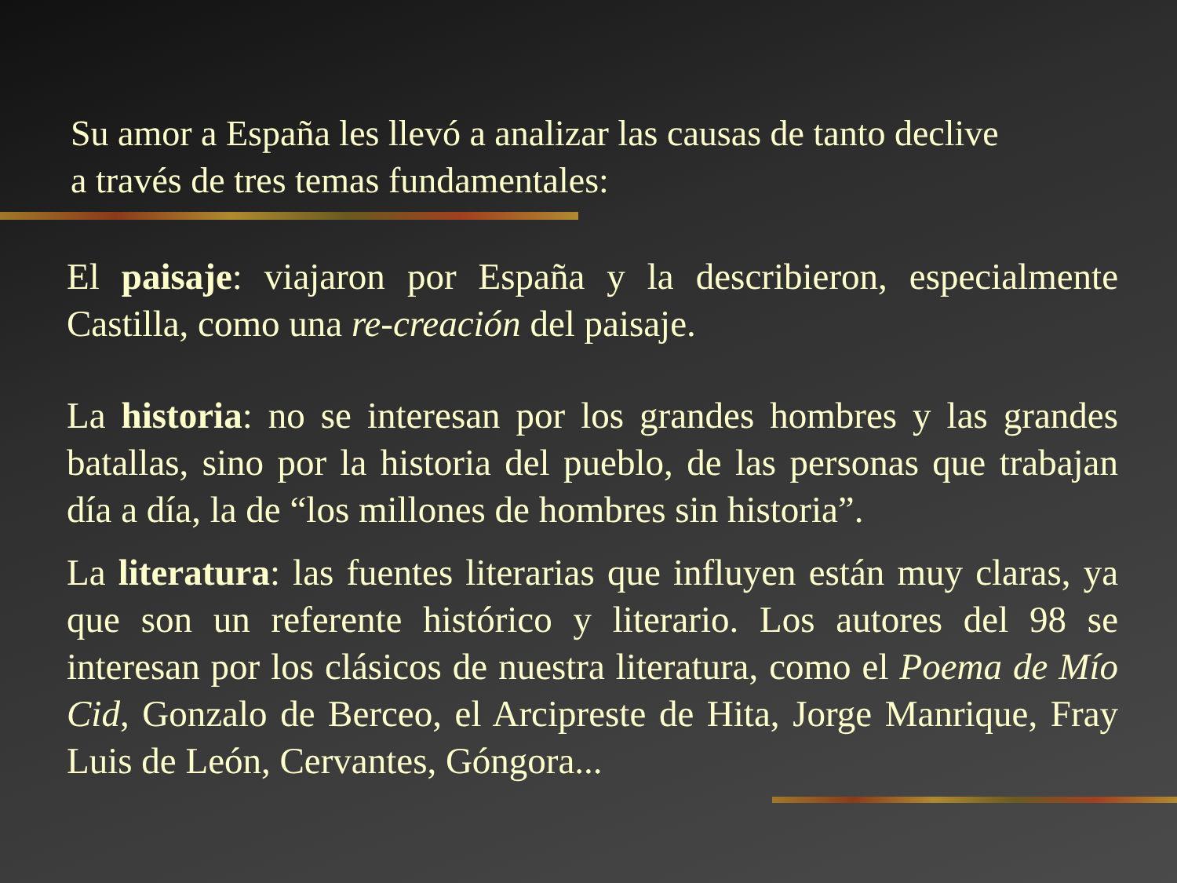Su amor a España les llevó a analizar las causas de tanto declive
a través de tres temas fundamentales:
El paisaje: viajaron por España y la describieron, especialmente Castilla, como una re-creación del paisaje.
La historia: no se interesan por los grandes hombres y las grandes batallas, sino por la historia del pueblo, de las personas que trabajan día a día, la de “los millones de hombres sin historia”.
La literatura: las fuentes literarias que influyen están muy claras, ya que son un referente histórico y literario. Los autores del 98 se interesan por los clásicos de nuestra literatura, como el Poema de Mío Cid, Gonzalo de Berceo, el Arcipreste de Hita, Jorge Manrique, Fray Luis de León, Cervantes, Góngora...